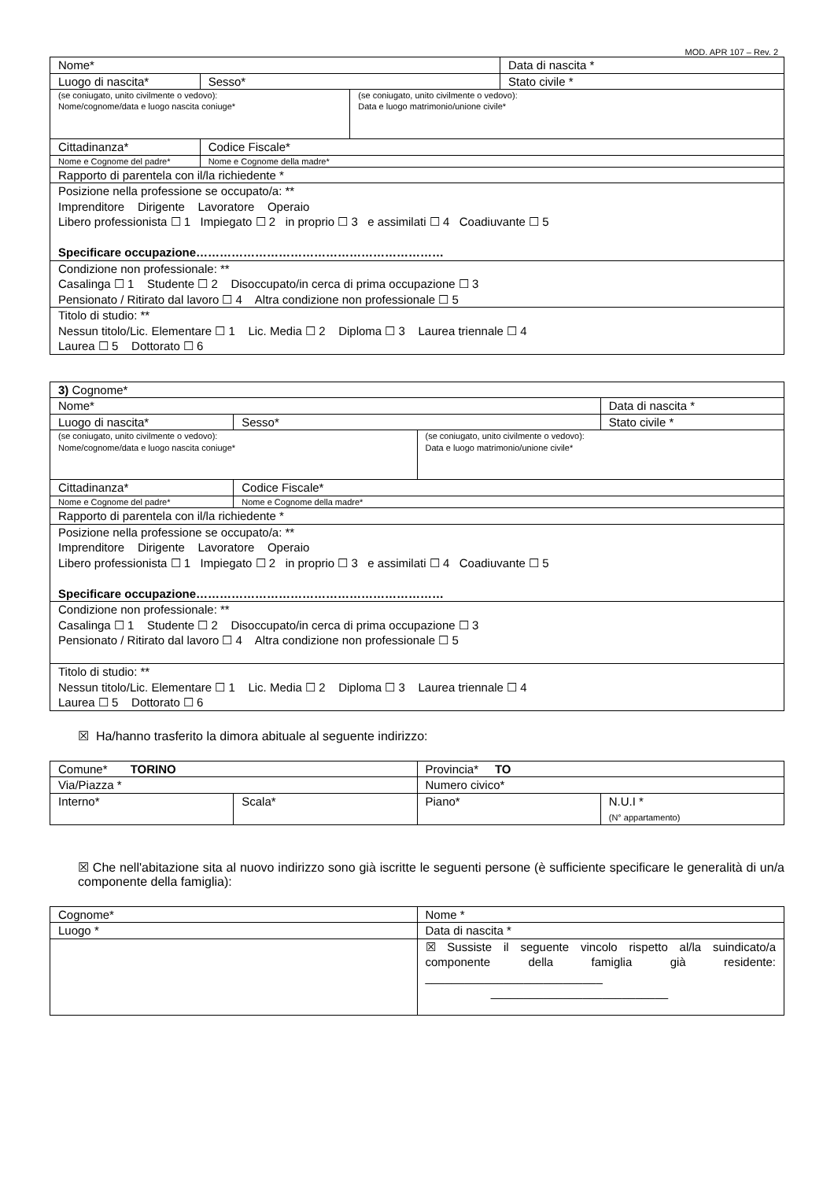MOD. APR 107 – Rev. 2
| Nome* | | | Data di nascita * |
| Luogo di nascita* | Sesso* | | Stato civile * |
| (se coniugato, unito civilmente o vedovo): Nome/cognome/data e luogo nascita coniuge* | | (se coniugato, unito civilmente o vedovo): Data e luogo matrimonio/unione civile* | |
| Cittadinanza* | Codice Fiscale* | | |
| Nome e Cognome del padre* | Nome e Cognome della madre* | | |
| Rapporto di parentela con il/la richiedente * | | | |
| Posizione nella professione se occupato/a: ** Imprenditore Dirigente Lavoratore Operaio Libero professionista ☐ 1 Impiegato ☐ 2 in proprio ☐ 3 e assimilati ☐ 4 Coadiuvante ☐ 5 Specificare occupazione……………………………………………………… | | | |
| Condizione non professionale: ** Casalinga ☐ 1 Studente ☐ 2 Disoccupato/in cerca di prima occupazione ☐ 3 Pensionato / Ritirato dal lavoro ☐ 4 Altra condizione non professionale ☐ 5 | | | |
| Titolo di studio: ** Nessun titolo/Lic. Elementare ☐ 1 Lic. Media ☐ 2 Diploma ☐ 3 Laurea triennale ☐ 4 Laurea ☐ 5 Dottorato ☐ 6 | | | |
| 3) Cognome* | | | |
| Nome* | | | Data di nascita * |
| Luogo di nascita* | Sesso* | | Stato civile * |
| (se coniugato, unito civilmente o vedovo): Nome/cognome/data e luogo nascita coniuge* | | (se coniugato, unito civilmente o vedovo): Data e luogo matrimonio/unione civile* | |
| Cittadinanza* | Codice Fiscale* | | |
| Nome e Cognome del padre* | Nome e Cognome della madre* | | |
| Rapporto di parentela con il/la richiedente * | | | |
| Posizione nella professione se occupato/a: ** Imprenditore Dirigente Lavoratore Operaio Libero professionista ☐ 1 Impiegato ☐ 2 in proprio ☐ 3 e assimilati ☐ 4 Coadiuvante ☐ 5 Specificare occupazione……………………………………………………… | | | |
| Condizione non professionale: ** Casalinga ☐ 1 Studente ☐ 2 Disoccupato/in cerca di prima occupazione ☐ 3 Pensionato / Ritirato dal lavoro ☐ 4 Altra condizione non professionale ☐ 5 | | | |
| Titolo di studio: ** Nessun titolo/Lic. Elementare ☐ 1 Lic. Media ☐ 2 Diploma ☐ 3 Laurea triennale ☐ 4 Laurea ☐ 5 Dottorato ☐ 6 | | | |
☒ Ha/hanno trasferito la dimora abituale al seguente indirizzo:
| Comune* TORINO | | Provincia* TO | |
| Via/Piazza * | | Numero civico* | |
| Interno* | Scala* | Piano* | N.U.I * (N° appartamento) |
☒ Che nell'abitazione sita al nuovo indirizzo sono già iscritte le seguenti persone (è sufficiente specificare le generalità di un/a componente della famiglia):
| Cognome* | Nome * |
| Luogo * | Data di nascita * |
| | ☒ Sussiste il seguente vincolo rispetto al/la suindicato/a componente della famiglia già residente: ___________________________ ___________________________ |